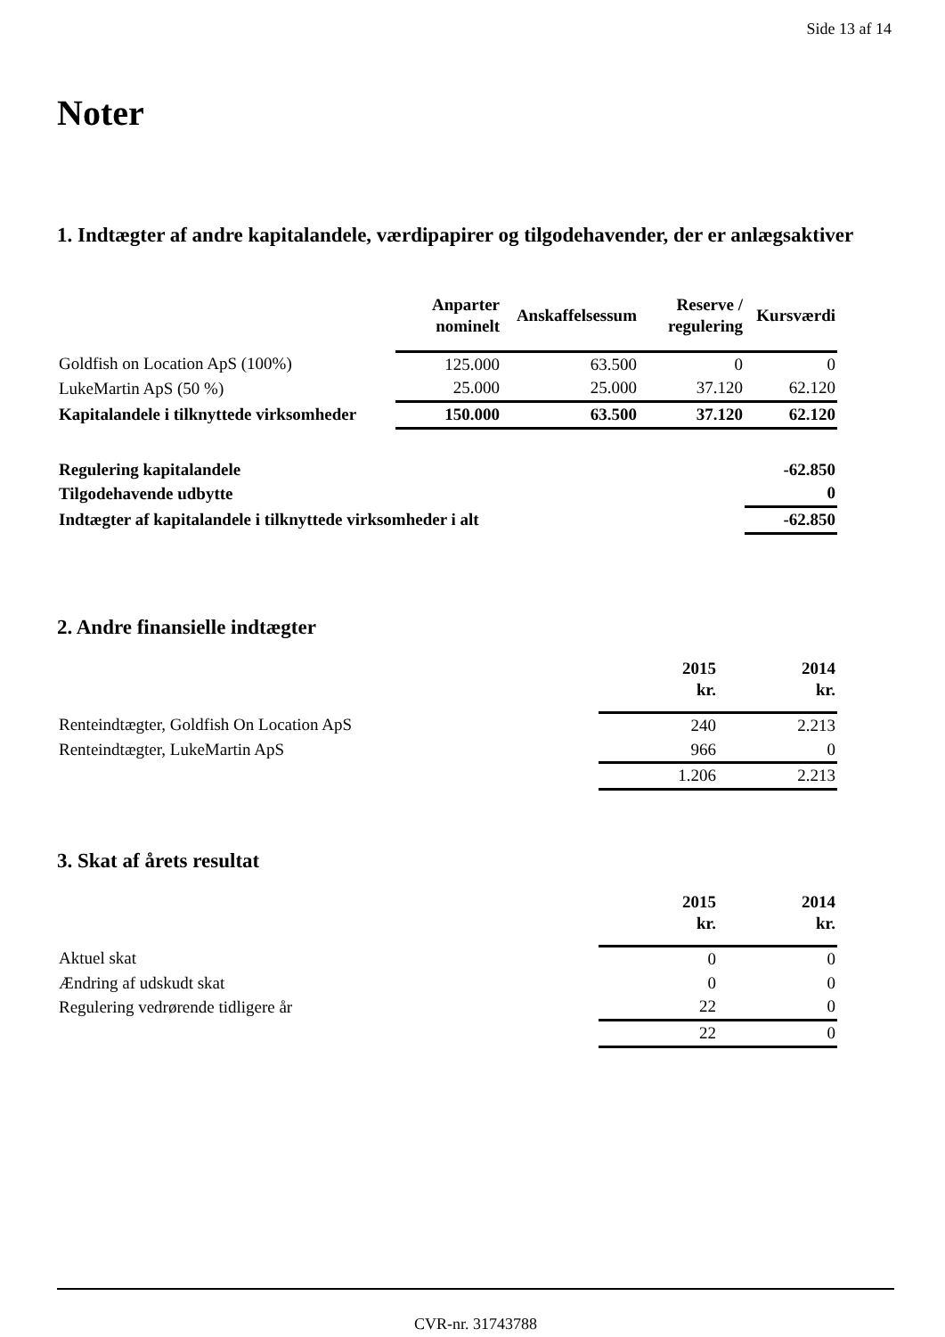Side 13 af 14
Noter
1. Indtægter af andre kapitalandele, værdipapirer og tilgodehavender, der er anlægsaktiver
| | Anparter nominelt | Anskaffelsessum | Reserve / regulering | Kursværdi |
| --- | --- | --- | --- | --- |
| Goldfish on Location ApS (100%) | 125.000 | 63.500 | 0 | 0 |
| LukeMartin ApS (50 %) | 25.000 | 25.000 | 37.120 | 62.120 |
| Kapitalandele i tilknyttede virksomheder | 150.000 | 63.500 | 37.120 | 62.120 |
| Regulering kapitalandele | | | | -62.850 |
| Tilgodehavende udbytte | | | | 0 |
| Indtægter af kapitalandele i tilknyttede virksomheder i alt | | | | -62.850 |
2. Andre finansielle indtægter
| | 2015 kr. | 2014 kr. |
| --- | --- | --- |
| Renteindtægter, Goldfish On Location ApS | 240 | 2.213 |
| Renteindtægter, LukeMartin ApS | 966 | 0 |
| | 1.206 | 2.213 |
3. Skat af årets resultat
| | 2015 kr. | 2014 kr. |
| --- | --- | --- |
| Aktuel skat | 0 | 0 |
| Ændring af udskudt skat | 0 | 0 |
| Regulering vedrørende tidligere år | 22 | 0 |
| | 22 | 0 |
CVR-nr. 31743788